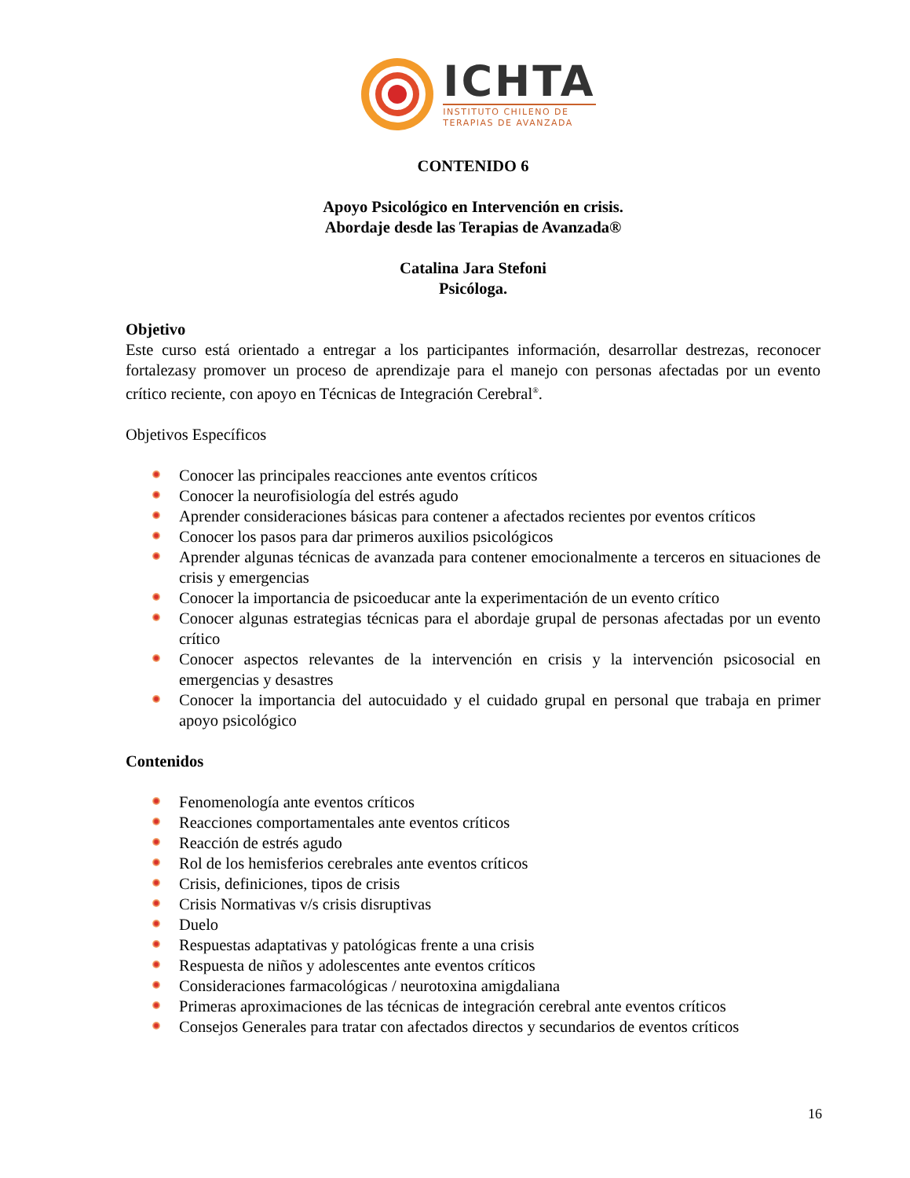ICHTA
INSTITUTO CHILENO DE
TERAPIAS DE AVANZADA
CONTENIDO 6
Apoyo Psicológico en Intervención en crisis.
Abordaje desde las Terapias de Avanzada®
Catalina Jara Stefoni
Psicóloga.
Objetivo
Este curso está orientado a entregar a los participantes información, desarrollar destrezas, reconocer fortalezasy promover un proceso de aprendizaje para el manejo con personas afectadas por un evento crítico reciente, con apoyo en Técnicas de Integración Cerebral<sup>®</sup>.
Objetivos Específicos
Conocer las principales reacciones ante eventos críticos
Conocer la neurofisiología del estrés agudo
Aprender consideraciones básicas para contener a afectados recientes por eventos críticos
Conocer los pasos para dar primeros auxilios psicológicos
Aprender algunas técnicas de avanzada para contener emocionalmente a terceros en situaciones de crisis y emergencias
Conocer la importancia de psicoeducar ante la experimentación de un evento crítico
Conocer algunas estrategias técnicas para el abordaje grupal de personas afectadas por un evento crítico
Conocer aspectos relevantes de la intervención en crisis y la intervención psicosocial en emergencias y desastres
Conocer la importancia del autocuidado y el cuidado grupal en personal que trabaja en primer apoyo psicológico
Contenidos
Fenomenología ante eventos críticos
Reacciones comportamentales ante eventos críticos
Reacción de estrés agudo
Rol de los hemisferios cerebrales ante eventos críticos
Crisis, definiciones, tipos de crisis
Crisis Normativas v/s crisis disruptivas
Duelo
Respuestas adaptativas y patológicas frente a una crisis
Respuesta de niños y adolescentes ante eventos críticos
Consideraciones farmacológicas / neurotoxina amigdaliana
Primeras aproximaciones de las técnicas de integración cerebral ante eventos críticos
Consejos Generales para tratar con afectados directos y secundarios de eventos críticos
16